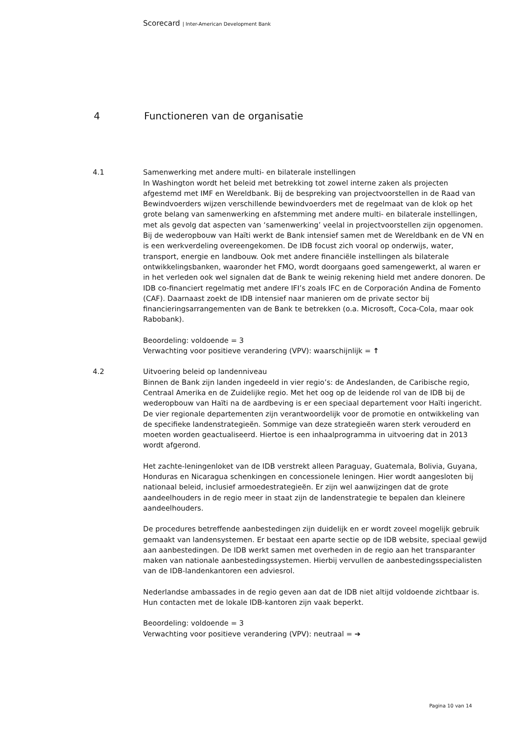Scorecard | Inter-American Development Bank
4 Functioneren van de organisatie
4.1 Samenwerking met andere multi- en bilaterale instellingen
In Washington wordt het beleid met betrekking tot zowel interne zaken als projecten afgestemd met IMF en Wereldbank. Bij de bespreking van projectvoorstellen in de Raad van Bewindvoerders wijzen verschillende bewindvoerders met de regelmaat van de klok op het grote belang van samenwerking en afstemming met andere multi- en bilaterale instellingen, met als gevolg dat aspecten van ‘samenwerking’ veelal in projectvoorstellen zijn opgenomen. Bij de wederopbouw van Haïti werkt de Bank intensief samen met de Wereldbank en de VN en is een werkverdeling overeengekomen. De IDB focust zich vooral op onderwijs, water, transport, energie en landbouw. Ook met andere financiële instellingen als bilaterale ontwikkelingsbanken, waaronder het FMO, wordt doorgaans goed samengewerkt, al waren er in het verleden ook wel signalen dat de Bank te weinig rekening hield met andere donoren. De IDB co-financiert regelmatig met andere IFI’s zoals IFC en de Corporación Andina de Fomento (CAF). Daarnaast zoekt de IDB intensief naar manieren om de private sector bij financieringsarrangementen van de Bank te betrekken (o.a. Microsoft, Coca-Cola, maar ook Rabobank).
Beoordeling: voldoende = 3
Verwachting voor positieve verandering (VPV): waarschijnlijk = ↑
4.2 Uitvoering beleid op landenniveau
Binnen de Bank zijn landen ingedeeld in vier regio’s: de Andeslanden, de Caribische regio, Centraal Amerika en de Zuidelijke regio. Met het oog op de leidende rol van de IDB bij de wederopbouw van Haïti na de aardbeving is er een speciaal departement voor Haïti ingericht. De vier regionale departementen zijn verantwoordelijk voor de promotie en ontwikkeling van de specifieke landenstrategieën. Sommige van deze strategieën waren sterk verouderd en moeten worden geactualiseerd. Hiertoe is een inhaalprogramma in uitvoering dat in 2013 wordt afgerond.
Het zachte-leningenloket van de IDB verstrekt alleen Paraguay, Guatemala, Bolivia, Guyana, Honduras en Nicaragua schenkingen en concessionele leningen. Hier wordt aangesloten bij nationaal beleid, inclusief armoedestrategieën. Er zijn wel aanwijzingen dat de grote aandeelhouders in de regio meer in staat zijn de landenstrategie te bepalen dan kleinere aandeelhouders.
De procedures betreffende aanbestedingen zijn duidelijk en er wordt zoveel mogelijk gebruik gemaakt van landensystemen. Er bestaat een aparte sectie op de IDB website, speciaal gewijd aan aanbestedingen. De IDB werkt samen met overheden in de regio aan het transparanter maken van nationale aanbestedingssystemen. Hierbij vervullen de aanbestedingsspecialisten van de IDB-landenkantoren een adviesrol.
Nederlandse ambassades in de regio geven aan dat de IDB niet altijd voldoende zichtbaar is. Hun contacten met de lokale IDB-kantoren zijn vaak beperkt.
Beoordeling: voldoende = 3
Verwachting voor positieve verandering (VPV): neutraal = ➔
Pagina 10 van 14